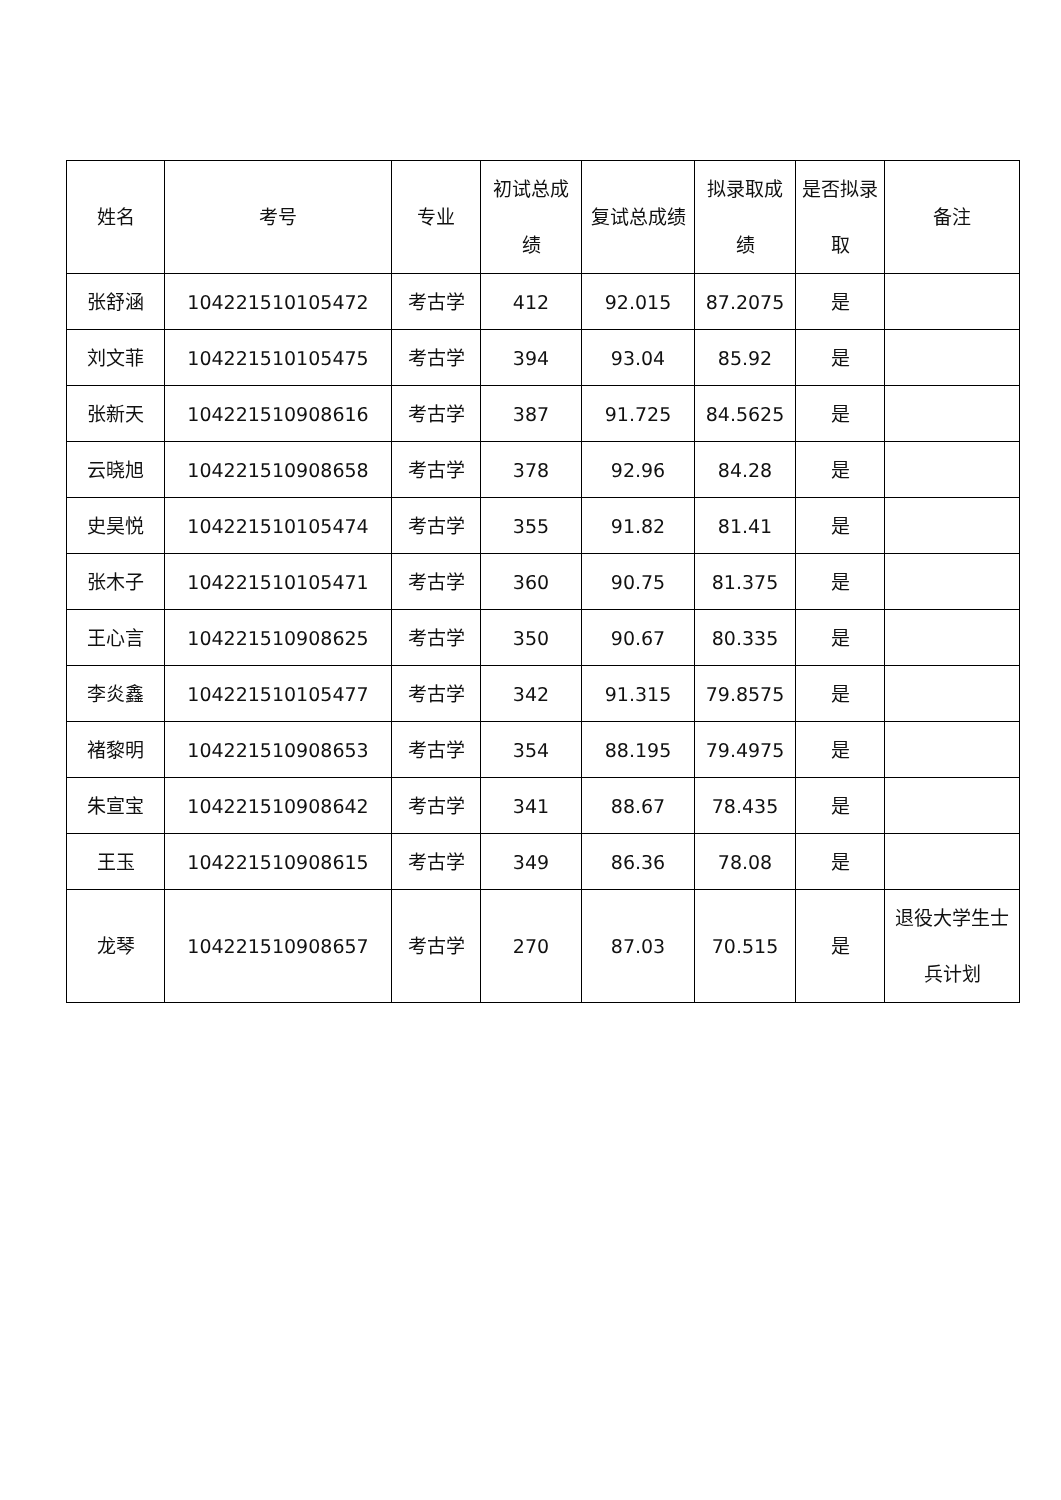| 姓名 | 考号 | 专业 | 初试总成绩 | 复试总成绩 | 拟录取成绩 | 是否拟录取 | 备注 |
| --- | --- | --- | --- | --- | --- | --- | --- |
| 张舒涵 | 104221510105472 | 考古学 | 412 | 92.015 | 87.2075 | 是 | |
| 刘文菲 | 104221510105475 | 考古学 | 394 | 93.04 | 85.92 | 是 | |
| 张新天 | 104221510908616 | 考古学 | 387 | 91.725 | 84.5625 | 是 | |
| 云晓旭 | 104221510908658 | 考古学 | 378 | 92.96 | 84.28 | 是 | |
| 史昊悦 | 104221510105474 | 考古学 | 355 | 91.82 | 81.41 | 是 | |
| 张木子 | 104221510105471 | 考古学 | 360 | 90.75 | 81.375 | 是 | |
| 王心言 | 104221510908625 | 考古学 | 350 | 90.67 | 80.335 | 是 | |
| 李炎鑫 | 104221510105477 | 考古学 | 342 | 91.315 | 79.8575 | 是 | |
| 褚黎明 | 104221510908653 | 考古学 | 354 | 88.195 | 79.4975 | 是 | |
| 朱宣宝 | 104221510908642 | 考古学 | 341 | 88.67 | 78.435 | 是 | |
| 王玉 | 104221510908615 | 考古学 | 349 | 86.36 | 78.08 | 是 | |
| 龙琴 | 104221510908657 | 考古学 | 270 | 87.03 | 70.515 | 是 | 退役大学生士兵计划 |